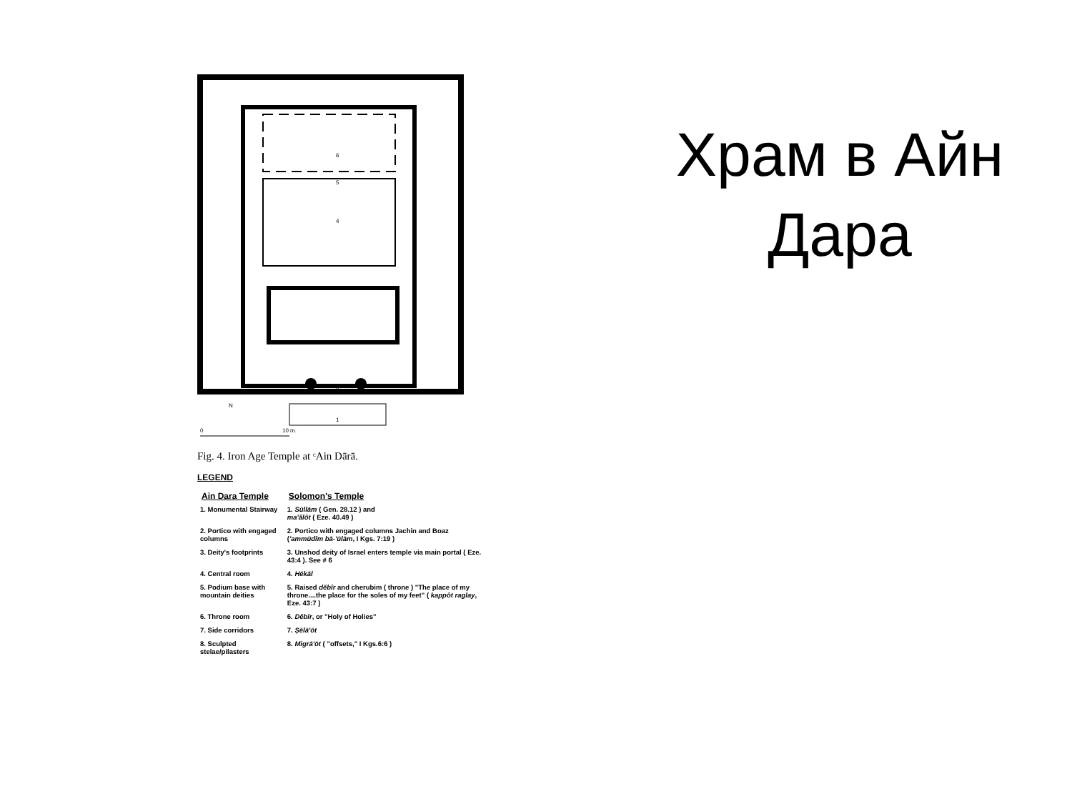6
5
4
1
2
N
0
10 m.
Fig. 4. Iron Age Temple at ᶜAin Dārā.
LEGEND
| Ain Dara Temple | Solomon's Temple |
| --- | --- |
| 1. Monumental Stairway | 1. Sūllām ( Gen. 28.12 ) and ma'ălôt ( Eze. 40.49 ) |
| 2. Portico with engaged columns | 2. Portico with engaged columns Jachin and Boaz ( 'ammūdîm bā-'ūlām , I Kgs. 7:19 ) |
| 3. Deity's footprints | 3. Unshod deity of Israel enters temple via main portal ( Eze. 43:4 ). See # 6 |
| 4. Central room | 4. Hēkāl |
| 5. Podium base with mountain deities | 5. Raised dĕbîr and cherubim ( throne ) "The place of my throne....the place for the soles of my feet" ( kappôt raglay , Eze. 43:7 ) |
| 6. Throne room | 6. Dĕbîr , or "Holy of Holies" |
| 7. Side corridors | 7. Ṣēlā'ōt |
| 8. Sculpted stelae/pilasters | 8. Migrā'ōt ( "offsets," I Kgs.6:6 ) |
Храм в Айн Дара